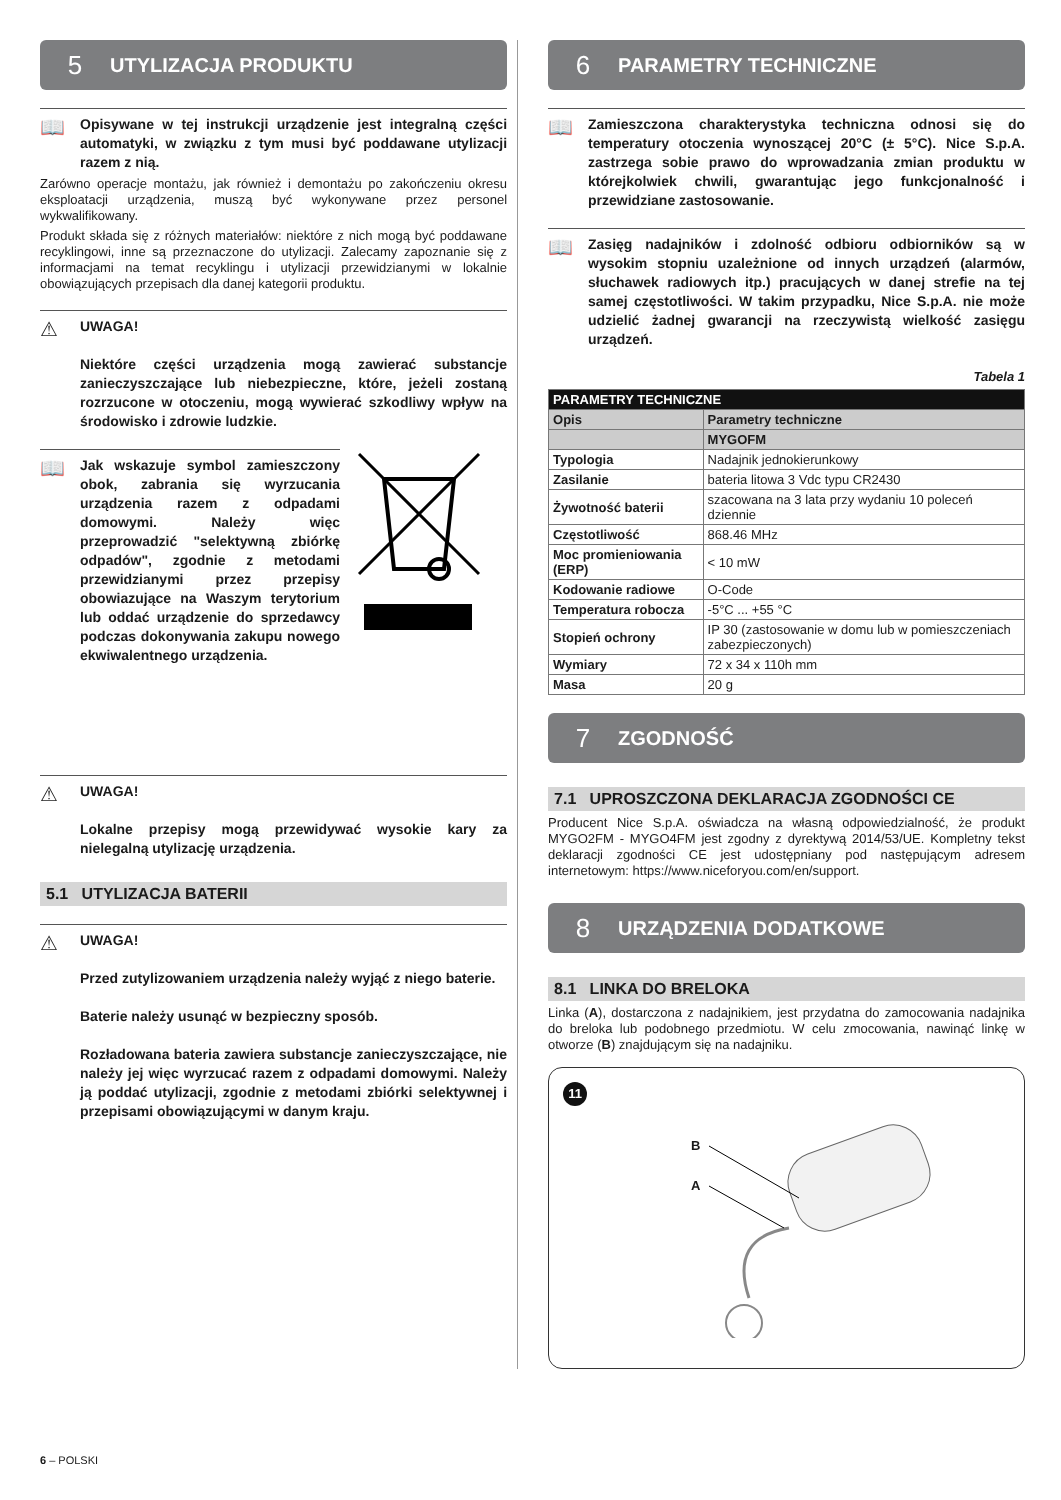5 UTYLIZACJA PRODUKTU
📖
Opisywane w tej instrukcji urządzenie jest integralną części automatyki, w związku z tym musi być poddawane utylizacji razem z nią.
Zarówno operacje montażu, jak również i demontażu po zakończeniu okresu eksploatacji urządzenia, muszą być wykonywane przez personel wykwalifikowany.
Produkt składa się z różnych materiałów: niektóre z nich mogą być poddawane recyklingowi, inne są przeznaczone do utylizacji. Zalecamy zapoznanie się z informacjami na temat recyklingu i utylizacji przewidzianymi w lokalnie obowiązujących przepisach dla danej kategorii produktu.
⚠
UWAGA!
Niektóre części urządzenia mogą zawierać substancje zanieczyszczające lub niebezpieczne, które, jeżeli zostaną rozrzucone w otoczeniu, mogą wywierać szkodliwy wpływ na środowisko i zdrowie ludzkie.
📖
Jak wskazuje symbol zamieszczony obok, zabrania się wyrzucania urządzenia razem z odpadami domowymi. Należy więc przeprowadzić "selektywną zbiórkę odpadów", zgodnie z metodami przewidzianymi przez przepisy obowiazujące na Waszym terytorium lub oddać urządzenie do sprzedawcy podczas dokonywania zakupu nowego ekwiwalentnego urządzenia.
⚠
UWAGA!
Lokalne przepisy mogą przewidywać wysokie kary za nielegalną utylizację urządzenia.
5.1 UTYLIZACJA BATERII
⚠
UWAGA!
Przed zutylizowaniem urządzenia należy wyjąć z niego baterie.
Baterie należy usunąć w bezpieczny sposób.
Rozładowana bateria zawiera substancje zanieczyszczające, nie należy jej więc wyrzucać razem z odpadami domowymi. Należy ją poddać utylizacji, zgodnie z metodami zbiórki selektywnej i przepisami obowiązującymi w danym kraju.
6 PARAMETRY TECHNICZNE
📖
Zamieszczona charakterystyka techniczna odnosi się do temperatury otoczenia wynoszącej 20°C (± 5°C). Nice S.p.A. zastrzega sobie prawo do wprowadzania zmian produktu w którejkolwiek chwili, gwarantując jego funkcjonalność i przewidziane zastosowanie.
📖
Zasięg nadajników i zdolność odbioru odbiorników są w wysokim stopniu uzależnione od innych urządzeń (alarmów, słuchawek radiowych itp.) pracujących w danej strefie na tej samej częstotliwości. W takim przypadku, Nice S.p.A. nie może udzielić żadnej gwarancji na rzeczywistą wielkość zasięgu urządzeń.
Tabela 1
| PARAMETRY TECHNICZNE | |
| --- | --- |
| Opis | Parametry techniczne |
| | MYGOFM |
| Typologia | Nadajnik jednokierunkowy |
| Zasilanie | bateria litowa 3 Vdc typu CR2430 |
| Żywotność baterii | szacowana na 3 lata przy wydaniu 10 poleceń dziennie |
| Częstotliwość | 868.46 MHz |
| Moc promieniowania (ERP) | < 10 mW |
| Kodowanie radiowe | O-Code |
| Temperatura robocza | -5°C ... +55 °C |
| Stopień ochrony | IP 30 (zastosowanie w domu lub w pomieszczeniach zabezpieczonych) |
| Wymiary | 72 x 34 x 110h mm |
| Masa | 20 g |
7 ZGODNOŚĆ
7.1 UPROSZCZONA DEKLARACJA ZGODNOŚCI CE
Producent Nice S.p.A. oświadcza na własną odpowiedzialność, że produkt MYGO2FM - MYGO4FM jest zgodny z dyrektywą 2014/53/UE. Kompletny tekst deklaracji zgodności CE jest udostępniany pod następującym adresem internetowym: https://www.niceforyou.com/en/support.
8 URZĄDZENIA DODATKOWE
8.1 LINKA DO BRELOKA
Linka (A), dostarczona z nadajnikiem, jest przydatna do zamocowania nadajnika do breloka lub podobnego przedmiotu. W celu zmocowania, nawinąć linkę w otworze (B) znajdującym się na nadajniku.
11
B
A
6 – POLSKI